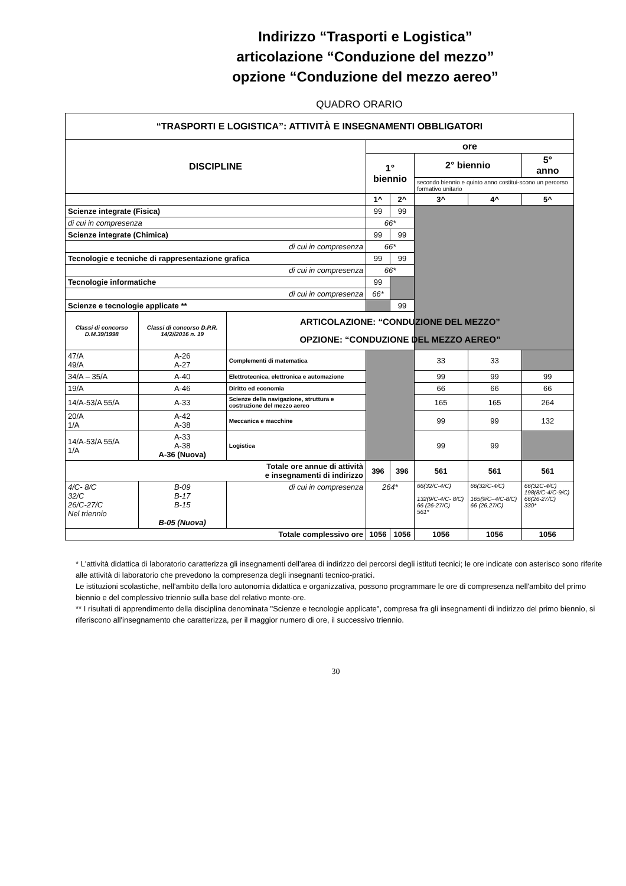Indirizzo “Trasporti e Logistica”
articolazione “Conduzione del mezzo”
opzione “Conduzione del mezzo aereo”
QUADRO ORARIO
| “TRASPORTI E LOGISTICA”: ATTIVITÀ E INSEGNAMENTI OBBLIGATORI | | | | | | | |
| --- | --- | --- | --- | --- | --- | --- | --- |
| DISCIPLINE | | | ore | | | | |
| | | | 1° biennio | | 2° biennio | | 5° anno |
| | | | | | secondo biennio e quinto anno costitui-scono un percorso formativo unitario | | |
| | | | 1^ | 2^ | 3^ | 4^ | 5^ |
| Scienze integrate (Fisica) | | | 99 | 99 | | | |
| di cui in compresenza | | | 66* | | | | |
| Scienze integrate (Chimica) | | | 99 | 99 | | | |
| di cui in compresenza | | | 66* | | | | |
| Tecnologie e tecniche di rappresentazione grafica | | | 99 | 99 | | | |
| di cui in compresenza | | | 66* | | | | |
| Tecnologie informatiche | | | 99 | | | | |
| di cui in compresenza | | | 66* | | | | |
| Scienze e tecnologie applicate ** | | | | 99 | | | |
| Classi di concorso D.M.39/1998 | Classi di concorso D.P.R. 14/2//2016 n. 19 | ARTICOLAZIONE: “CONDUZIONE DEL MEZZO” OPZIONE: “CONDUZIONE DEL MEZZO AEREO” | | | | | |
| 47/A 49/A | A-26 A-27 | Complementi di matematica | | | 33 | 33 | |
| 34/A – 35/A | A-40 | Elettrotecnica, elettronica e automazione | | | 99 | 99 | 99 |
| 19/A | A-46 | Diritto ed economia | | | 66 | 66 | 66 |
| 14/A-53/A 55/A | A-33 | Scienze della navigazione, struttura e costruzione del mezzo aereo | | | 165 | 165 | 264 |
| 20/A 1/A | A-42 A-38 | Meccanica e macchine | | | 99 | 99 | 132 |
| 14/A-53/A 55/A 1/A | A-33 A-38 A-36 (Nuova) | Logistica | | | 99 | 99 | |
| Totale ore annue di attività e insegnamenti di indirizzo | | | 396 | 396 | 561 | 561 | 561 |
| 4/C- 8/C 32/C 26/C-27/C Nel triennio | B-09 B-17 B-15 B-05 (Nuova) | di cui in compresenza | 264* | | 66(32/C-4/C) 132(9/C-4/C- 8/C) 66 (26-27/C) 561* | 66(32/C-4/C) 165(9/C–4/C-8/C) 66 (26.27/C) | 66(32C-4/C) 198(8/C-4/C-9/C) 66(26-27/C) 330* |
| Totale complessivo ore | | | 1056 | 1056 | 1056 | 1056 | 1056 |
* L'attività didattica di laboratorio caratterizza gli insegnamenti dell'area di indirizzo dei percorsi degli istituti tecnici; le ore indicate con asterisco sono riferite alle attività di laboratorio che prevedono la compresenza degli insegnanti tecnico-pratici.
Le istituzioni scolastiche, nell'ambito della loro autonomia didattica e organizzativa, possono programmare le ore di compresenza nell'ambito del primo biennio e del complessivo triennio sulla base del relativo monte-ore.
** I risultati di apprendimento della disciplina denominata "Scienze e tecnologie applicate", compresa fra gli insegnamenti di indirizzo del primo biennio, si riferiscono all'insegnamento che caratterizza, per il maggior numero di ore, il successivo triennio.
30